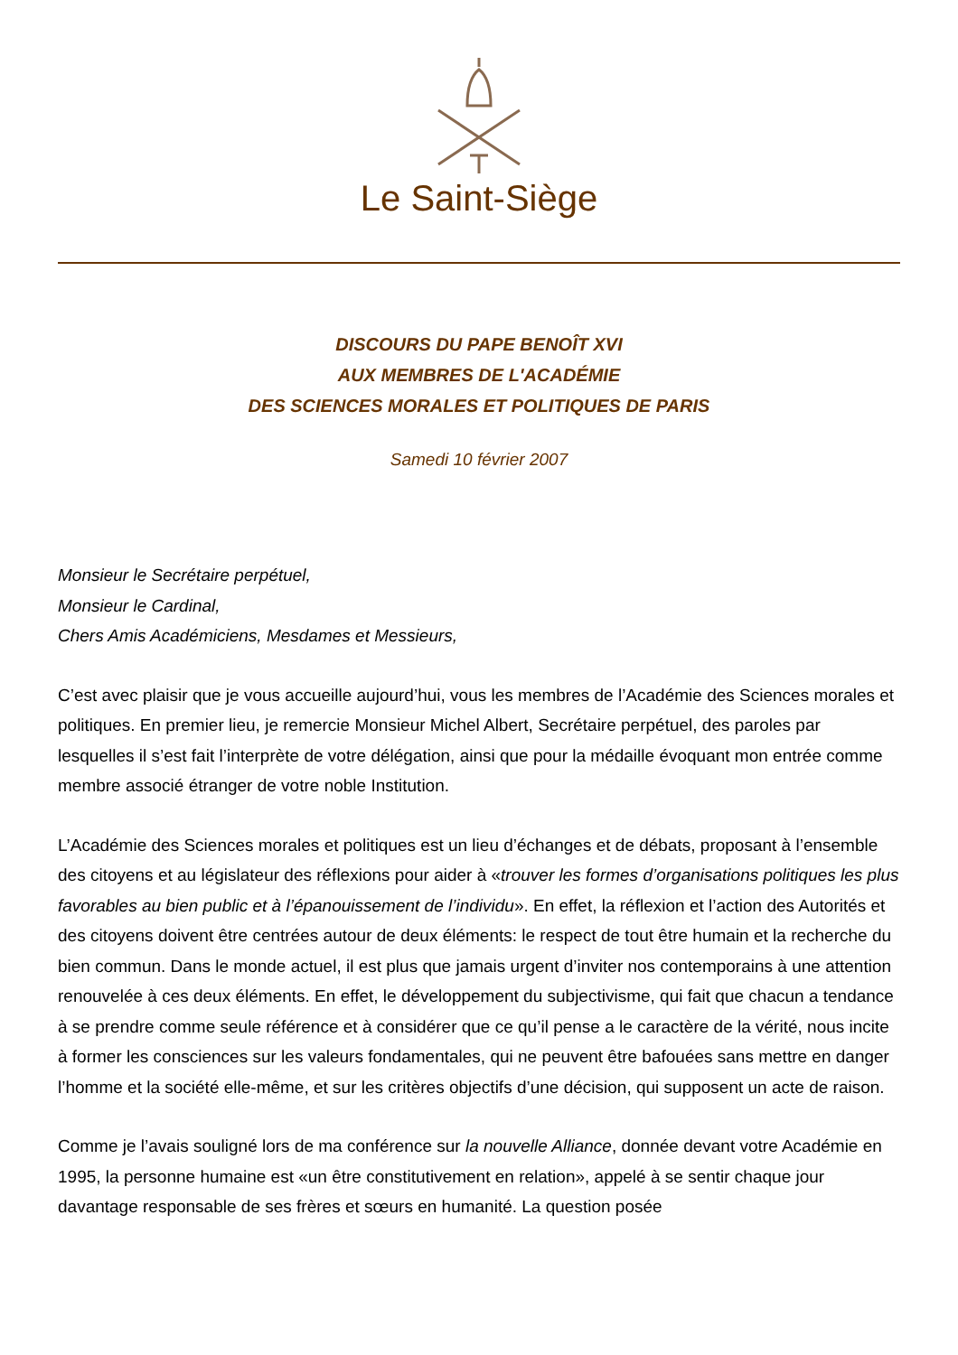Le Saint-Siège
DISCOURS DU PAPE BENOÎT XVI
AUX MEMBRES DE L'ACADÉMIE
DES SCIENCES MORALES ET POLITIQUES DE PARIS
Samedi 10 février 2007
Monsieur le Secrétaire perpétuel,
Monsieur le Cardinal,
Chers Amis Académiciens, Mesdames et Messieurs,
C’est avec plaisir que je vous accueille aujourd’hui, vous les membres de l’Académie des Sciences morales et politiques. En premier lieu, je remercie Monsieur Michel Albert, Secrétaire perpétuel, des paroles par lesquelles il s’est fait l’interprète de votre délégation, ainsi que pour la médaille évoquant mon entrée comme membre associé étranger de votre noble Institution.
L’Académie des Sciences morales et politiques est un lieu d’échanges et de débats, proposant à l’ensemble des citoyens et au législateur des réflexions pour aider à «trouver les formes d’organisations politiques les plus favorables au bien public et à l’épanouissement de l’individu». En effet, la réflexion et l’action des Autorités et des citoyens doivent être centrées autour de deux éléments: le respect de tout être humain et la recherche du bien commun. Dans le monde actuel, il est plus que jamais urgent d’inviter nos contemporains à une attention renouvelée à ces deux éléments. En effet, le développement du subjectivisme, qui fait que chacun a tendance à se prendre comme seule référence et à considérer que ce qu’il pense a le caractère de la vérité, nous incite à former les consciences sur les valeurs fondamentales, qui ne peuvent être bafouées sans mettre en danger l’homme et la société elle-même, et sur les critères objectifs d’une décision, qui supposent un acte de raison.
Comme je l’avais souligné lors de ma conférence sur la nouvelle Alliance, donnée devant votre Académie en 1995, la personne humaine est «un être constitutivement en relation», appelé à se sentir chaque jour davantage responsable de ses frères et sœurs en humanité. La question posée